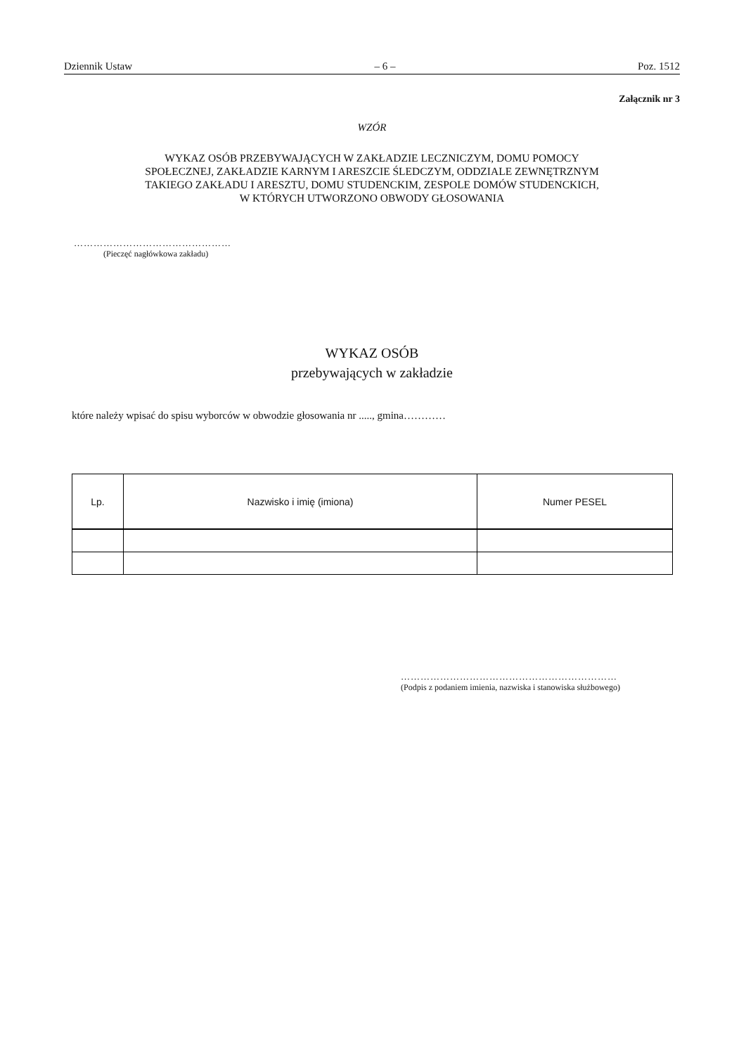Dziennik Ustaw – 6 – Poz. 1512
Załącznik nr 3
WZÓR
WYKAZ OSÓB PRZEBYWAJĄCYCH W ZAKŁADZIE LECZNICZYM, DOMU POMOCY
SPOŁECZNEJ, ZAKŁADZIE KARNYM I ARESZCIE ŚLEDCZYM, ODDZIALE ZEWNĘTRZNYM
TAKIEGO ZAKŁADU I ARESZTU, DOMU STUDENCKIM, ZESPOLE DOMÓW STUDENCKICH,
W KTÓRYCH UTWORZONO OBWODY GŁOSOWANIA
…………………………………………
(Pieczęć nagłówkowa zakładu)
WYKAZ OSÓB
przebywających w zakładzie
które należy wpisać do spisu wyborców w obwodzie głosowania nr ....., gmina…………
| Lp. | Nazwisko i imię (imiona) | Numer PESEL |
| --- | --- | --- |
…………………………………………………………
(Podpis z podaniem imienia, nazwiska i stanowiska służbowego)